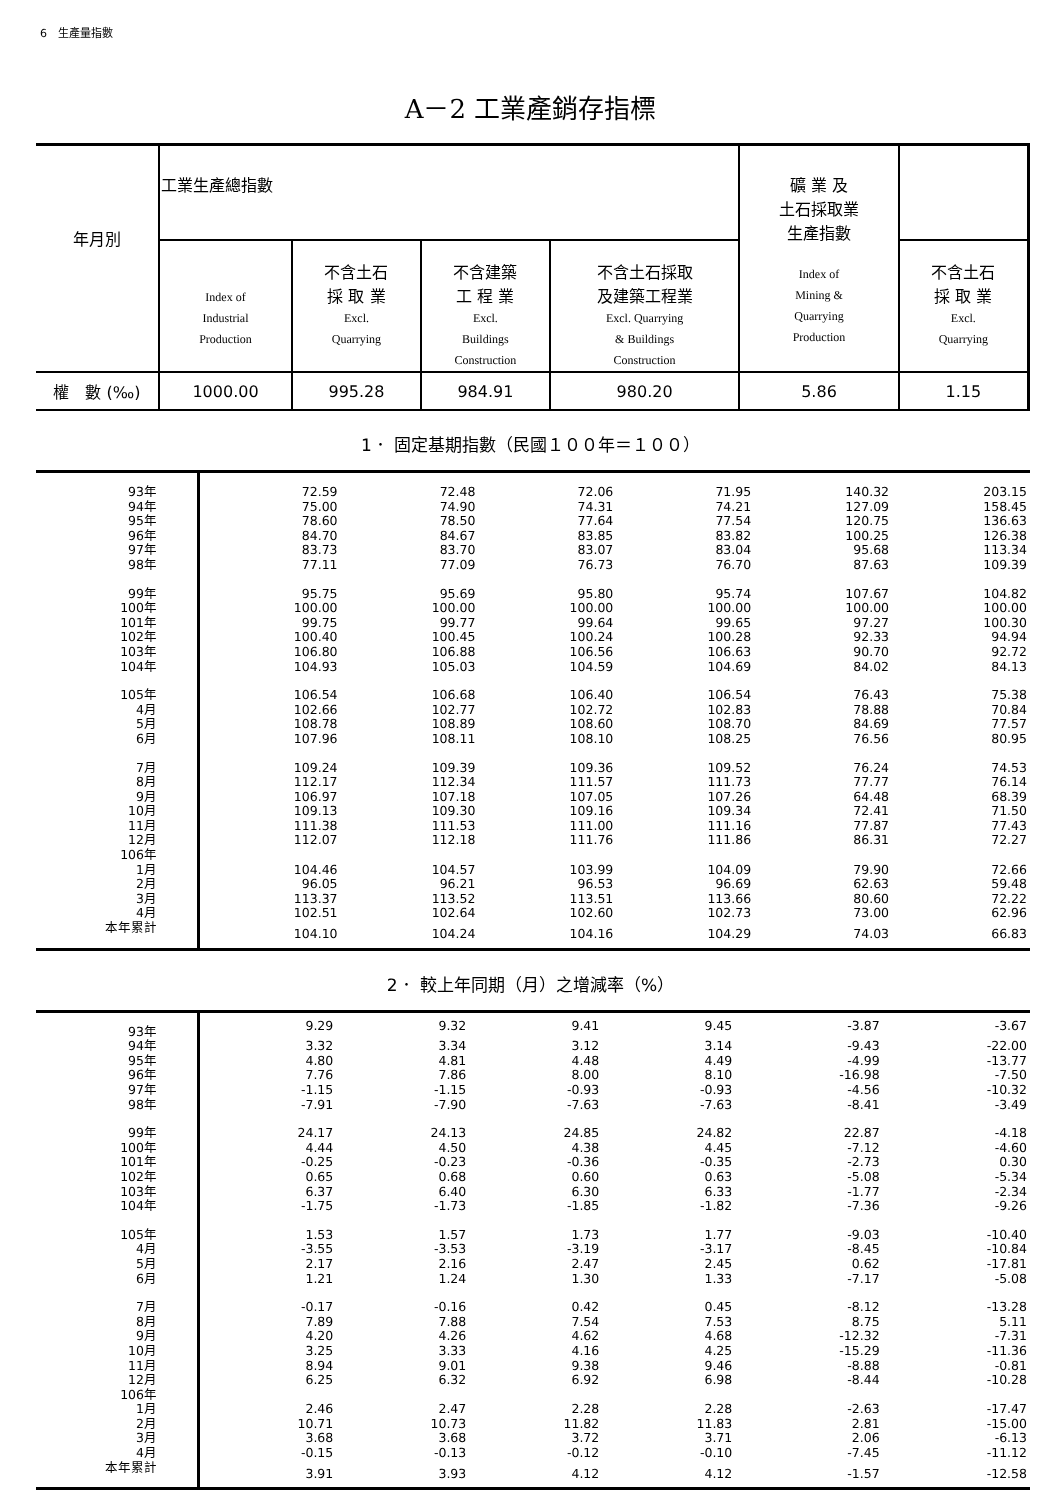6　生產量指數
A－2 工業產銷存指標
| 年月別 | 工業生產總指數 | | | | 礦 業 及 土石採取業 生產指數 Index of Mining & Quarrying Production | |
| | Index of Industrial Production | 不含土石 採 取 業 Excl. Quarrying | 不含建築 工 程 業 Excl. Buildings Construction | 不含土石採取 及建築工程業 Excl. Quarrying & Buildings Construction | | 不含土石 採 取 業 Excl. Quarrying |
| 權 數 (‰) | 1000.00 | 995.28 | 984.91 | 980.20 | 5.86 | 1.15 |
1． 固定基期指數（民國１００年＝１００）
| 93年 | 72.59 | 72.48 | 72.06 | 71.95 | 140.32 | 203.15 |
| 94年 | 75.00 | 74.90 | 74.31 | 74.21 | 127.09 | 158.45 |
| 95年 | 78.60 | 78.50 | 77.64 | 77.54 | 120.75 | 136.63 |
| 96年 | 84.70 | 84.67 | 83.85 | 83.82 | 100.25 | 126.38 |
| 97年 | 83.73 | 83.70 | 83.07 | 83.04 | 95.68 | 113.34 |
| 98年 | 77.11 | 77.09 | 76.73 | 76.70 | 87.63 | 109.39 |
| 99年 | 95.75 | 95.69 | 95.80 | 95.74 | 107.67 | 104.82 |
| 100年 | 100.00 | 100.00 | 100.00 | 100.00 | 100.00 | 100.00 |
| 101年 | 99.75 | 99.77 | 99.64 | 99.65 | 97.27 | 100.30 |
| 102年 | 100.40 | 100.45 | 100.24 | 100.28 | 92.33 | 94.94 |
| 103年 | 106.80 | 106.88 | 106.56 | 106.63 | 90.70 | 92.72 |
| 104年 | 104.93 | 105.03 | 104.59 | 104.69 | 84.02 | 84.13 |
| 105年 | 106.54 | 106.68 | 106.40 | 106.54 | 76.43 | 75.38 |
| 4月 | 102.66 | 102.77 | 102.72 | 102.83 | 78.88 | 70.84 |
| 5月 | 108.78 | 108.89 | 108.60 | 108.70 | 84.69 | 77.57 |
| 6月 | 107.96 | 108.11 | 108.10 | 108.25 | 76.56 | 80.95 |
| 7月 | 109.24 | 109.39 | 109.36 | 109.52 | 76.24 | 74.53 |
| 8月 | 112.17 | 112.34 | 111.57 | 111.73 | 77.77 | 76.14 |
| 9月 | 106.97 | 107.18 | 107.05 | 107.26 | 64.48 | 68.39 |
| 10月 | 109.13 | 109.30 | 109.16 | 109.34 | 72.41 | 71.50 |
| 11月 | 111.38 | 111.53 | 111.00 | 111.16 | 77.87 | 77.43 |
| 12月 | 112.07 | 112.18 | 111.76 | 111.86 | 86.31 | 72.27 |
| 106年 | | | | | | |
| 1月 | 104.46 | 104.57 | 103.99 | 104.09 | 79.90 | 72.66 |
| 2月 | 96.05 | 96.21 | 96.53 | 96.69 | 62.63 | 59.48 |
| 3月 | 113.37 | 113.52 | 113.51 | 113.66 | 80.60 | 72.22 |
| 4月 | 102.51 | 102.64 | 102.60 | 102.73 | 73.00 | 62.96 |
| 本年累計 | 104.10 | 104.24 | 104.16 | 104.29 | 74.03 | 66.83 |
2． 較上年同期（月）之增減率（%）
| 93年 | 9.29 | 9.32 | 9.41 | 9.45 | -3.87 | -3.67 |
| 94年 | 3.32 | 3.34 | 3.12 | 3.14 | -9.43 | -22.00 |
| 95年 | 4.80 | 4.81 | 4.48 | 4.49 | -4.99 | -13.77 |
| 96年 | 7.76 | 7.86 | 8.00 | 8.10 | -16.98 | -7.50 |
| 97年 | -1.15 | -1.15 | -0.93 | -0.93 | -4.56 | -10.32 |
| 98年 | -7.91 | -7.90 | -7.63 | -7.63 | -8.41 | -3.49 |
| 99年 | 24.17 | 24.13 | 24.85 | 24.82 | 22.87 | -4.18 |
| 100年 | 4.44 | 4.50 | 4.38 | 4.45 | -7.12 | -4.60 |
| 101年 | -0.25 | -0.23 | -0.36 | -0.35 | -2.73 | 0.30 |
| 102年 | 0.65 | 0.68 | 0.60 | 0.63 | -5.08 | -5.34 |
| 103年 | 6.37 | 6.40 | 6.30 | 6.33 | -1.77 | -2.34 |
| 104年 | -1.75 | -1.73 | -1.85 | -1.82 | -7.36 | -9.26 |
| 105年 | 1.53 | 1.57 | 1.73 | 1.77 | -9.03 | -10.40 |
| 4月 | -3.55 | -3.53 | -3.19 | -3.17 | -8.45 | -10.84 |
| 5月 | 2.17 | 2.16 | 2.47 | 2.45 | 0.62 | -17.81 |
| 6月 | 1.21 | 1.24 | 1.30 | 1.33 | -7.17 | -5.08 |
| 7月 | -0.17 | -0.16 | 0.42 | 0.45 | -8.12 | -13.28 |
| 8月 | 7.89 | 7.88 | 7.54 | 7.53 | 8.75 | 5.11 |
| 9月 | 4.20 | 4.26 | 4.62 | 4.68 | -12.32 | -7.31 |
| 10月 | 3.25 | 3.33 | 4.16 | 4.25 | -15.29 | -11.36 |
| 11月 | 8.94 | 9.01 | 9.38 | 9.46 | -8.88 | -0.81 |
| 12月 | 6.25 | 6.32 | 6.92 | 6.98 | -8.44 | -10.28 |
| 106年 | | | | | | |
| 1月 | 2.46 | 2.47 | 2.28 | 2.28 | -2.63 | -17.47 |
| 2月 | 10.71 | 10.73 | 11.82 | 11.83 | 2.81 | -15.00 |
| 3月 | 3.68 | 3.68 | 3.72 | 3.71 | 2.06 | -6.13 |
| 4月 | -0.15 | -0.13 | -0.12 | -0.10 | -7.45 | -11.12 |
| 本年累計 | 3.91 | 3.93 | 4.12 | 4.12 | -1.57 | -12.58 |